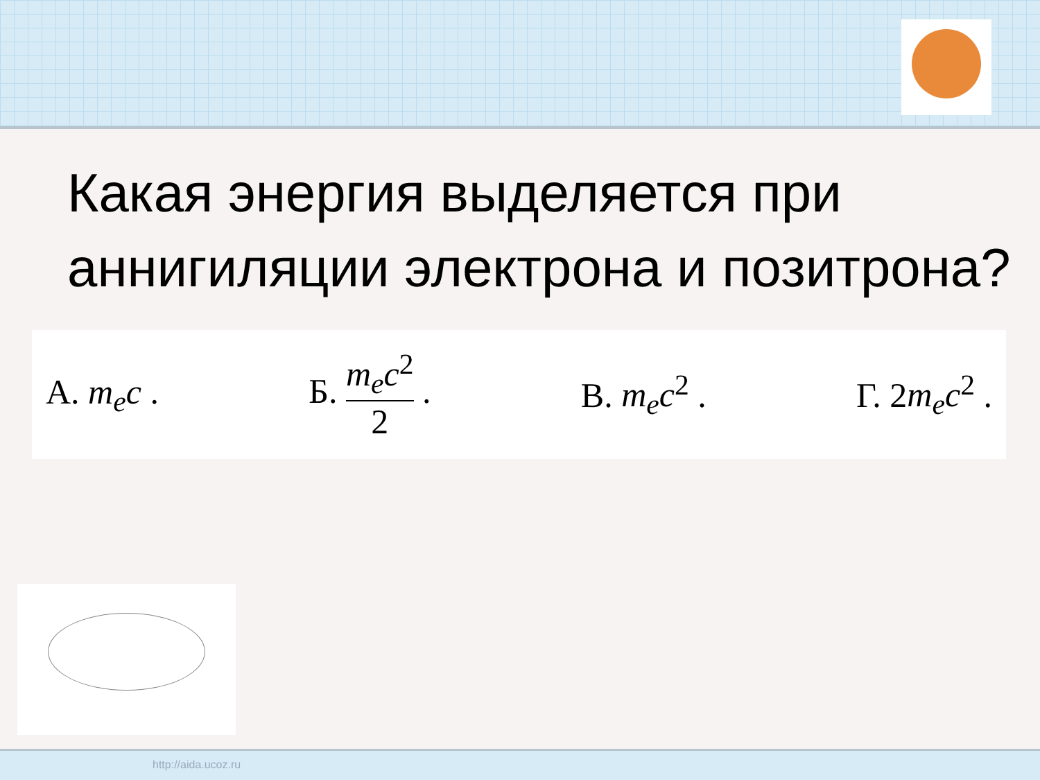Какая энергия выделяется при аннигиляции электрона и позитрона?
А. m<sub>e</sub>c . Б. m<sub>e</sub>c<sup>2</sup> 2 . В. m<sub>e</sub>c<sup>2</sup> . Г. 2m<sub>e</sub>c<sup>2</sup> .
http://aida.ucoz.ru